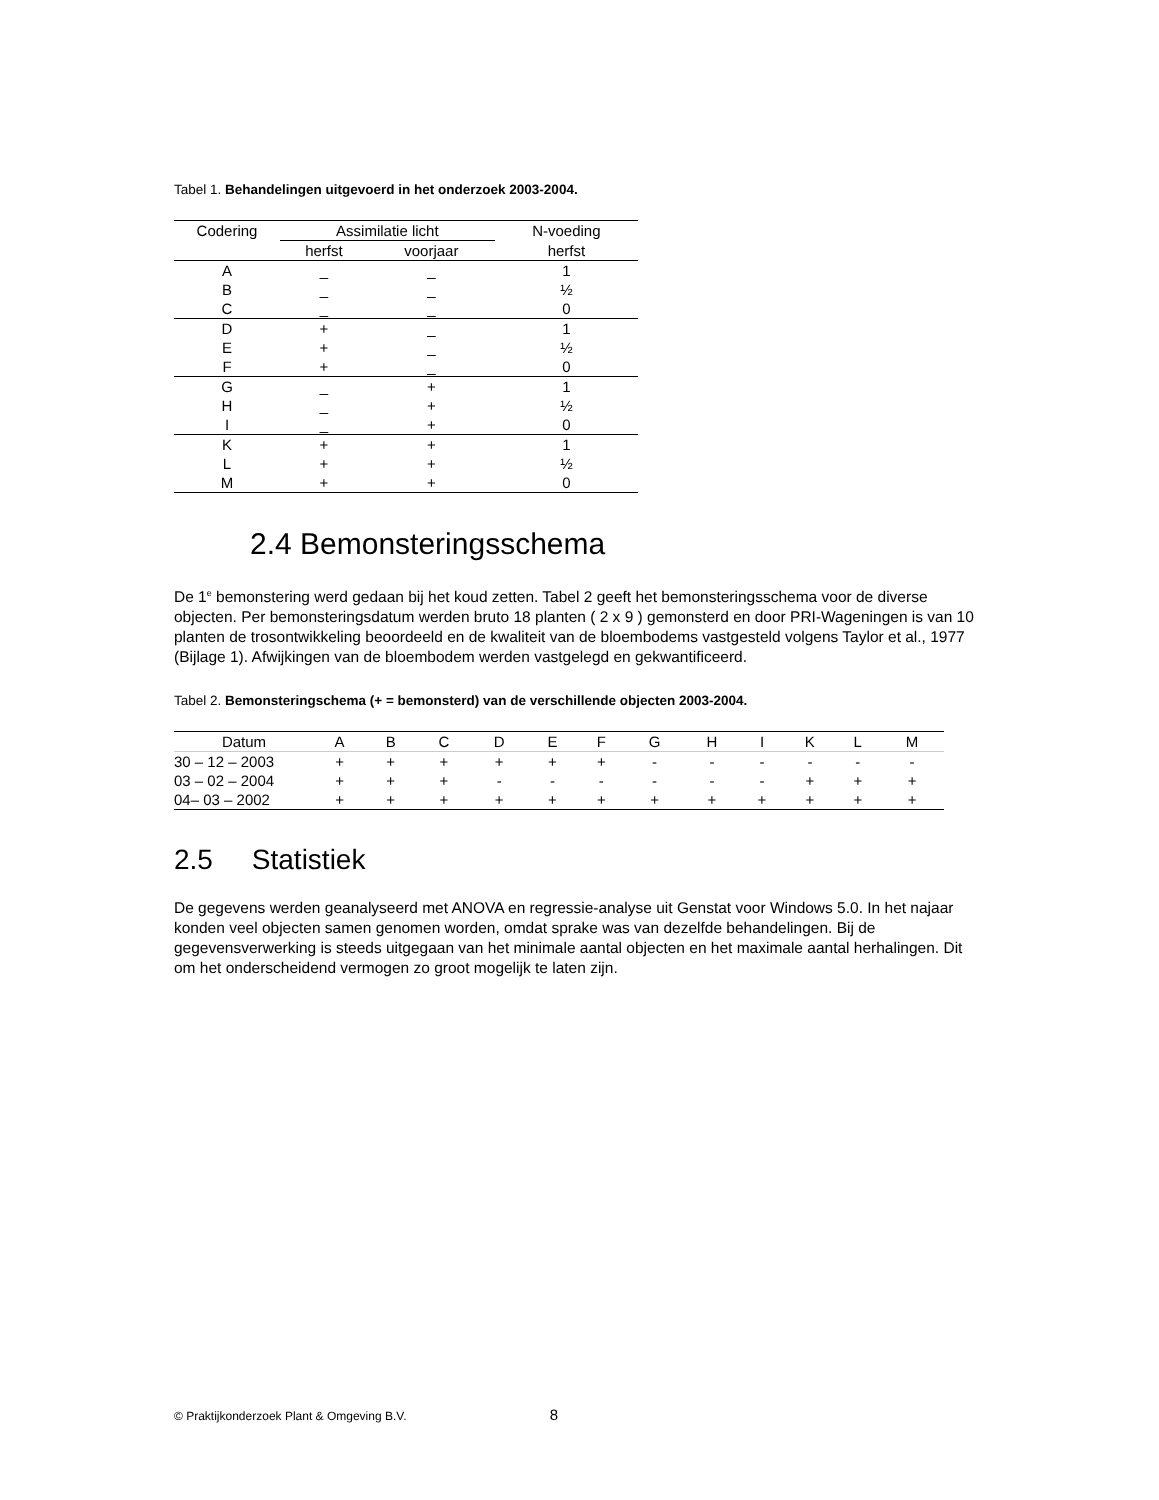Tabel 1. Behandelingen uitgevoerd in het onderzoek 2003-2004.
| Codering | Assimilatie licht | | N-voeding |
| --- | --- | --- | --- |
| | herfst | voorjaar | herfst |
| A | _ | _ | 1 |
| B | _ | _ | ½ |
| C | _ | _ | 0 |
| D | + | _ | 1 |
| E | + | _ | ½ |
| F | + | _ | 0 |
| G | _ | + | 1 |
| H | _ | + | ½ |
| I | _ | + | 0 |
| K | + | + | 1 |
| L | + | + | ½ |
| M | + | + | 0 |
2.4 Bemonsteringsschema
De 1<sup>e</sup> bemonstering werd gedaan bij het koud zetten. Tabel 2 geeft het bemonsteringsschema voor de diverse objecten. Per bemonsteringsdatum werden bruto 18 planten ( 2 x 9 ) gemonsterd en door PRI-Wageningen is van 10 planten de trosontwikkeling beoordeeld en de kwaliteit van de bloembodems vastgesteld volgens Taylor et al., 1977 (Bijlage 1). Afwijkingen van de bloembodem werden vastgelegd en gekwantificeerd.
Tabel 2. Bemonsteringschema (+ = bemonsterd) van de verschillende objecten 2003-2004.
| Datum | A | B | C | D | E | F | G | H | I | K | L | M |
| --- | --- | --- | --- | --- | --- | --- | --- | --- | --- | --- | --- | --- |
| 30 – 12 – 2003 | + | + | + | + | + | + | - | - | - | - | - | - |
| 03 – 02 – 2004 | + | + | + | - | - | - | - | - | - | + | + | + |
| 04– 03 – 2002 | + | + | + | + | + | + | + | + | + | + | + | + |
2.5 Statistiek
De gegevens werden geanalyseerd met ANOVA en regressie-analyse uit Genstat voor Windows 5.0. In het najaar konden veel objecten samen genomen worden, omdat sprake was van dezelfde behandelingen. Bij de gegevensverwerking is steeds uitgegaan van het minimale aantal objecten en het maximale aantal herhalingen. Dit om het onderscheidend vermogen zo groot mogelijk te laten zijn.
© Praktijkonderzoek Plant & Omgeving B.V. 8